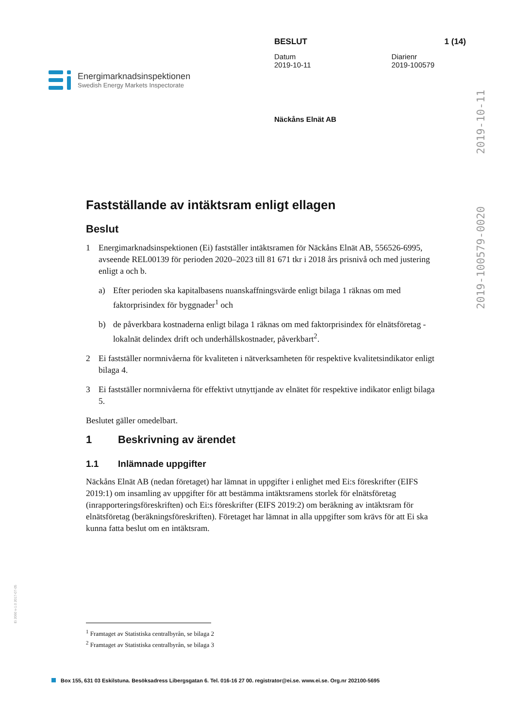Energimarknadsinspektionen
Swedish Energy Markets Inspectorate
BESLUT 1 (14)
Datum
2019-10-11 Diarienr
2019-100579
Näckåns Elnät AB
2019-10-11
2019-100579-0020
Ei 2060 v-1.0 2017-07-05
Fastställande av intäktsram enligt ellagen
Beslut
1 Energimarknadsinspektionen (Ei) fastställer intäktsramen för Näckåns Elnät AB, 556526-6995, avseende REL00139 för perioden 2020–2023 till 81 671 tkr i 2018 års prisnivå och med justering enligt a och b.
a) Efter perioden ska kapitalbasens nuanskaffningsvärde enligt bilaga 1 räknas om med faktorprisindex för byggnader<sup>1</sup> och
b) de påverkbara kostnaderna enligt bilaga 1 räknas om med faktorprisindex för elnätsföretag - lokalnät delindex drift och underhållskostnader, påverkbart<sup>2</sup>.
2 Ei fastställer normnivåerna för kvaliteten i nätverksamheten för respektive kvalitetsindikator enligt bilaga 4.
3 Ei fastställer normnivåerna för effektivt utnyttjande av elnätet för respektive indikator enligt bilaga 5.
Beslutet gäller omedelbart.
1 Beskrivning av ärendet
1.1 Inlämnade uppgifter
Näckåns Elnät AB (nedan företaget) har lämnat in uppgifter i enlighet med Ei:s föreskrifter (EIFS 2019:1) om insamling av uppgifter för att bestämma intäktsramens storlek för elnätsföretag (inrapporteringsföreskriften) och Ei:s föreskrifter (EIFS 2019:2) om beräkning av intäktsram för elnätsföretag (beräkningsföreskriften). Företaget har lämnat in alla uppgifter som krävs för att Ei ska kunna fatta beslut om en intäktsram.
<sup>1</sup> Framtaget av Statistiska centralbyrån, se bilaga 2
<sup>2</sup> Framtaget av Statistiska centralbyrån, se bilaga 3
Box 155, 631 03 Eskilstuna. Besöksadress Libergsgatan 6. Tel. 016-16 27 00. registrator@ei.se. www.ei.se. Org.nr 202100-5695